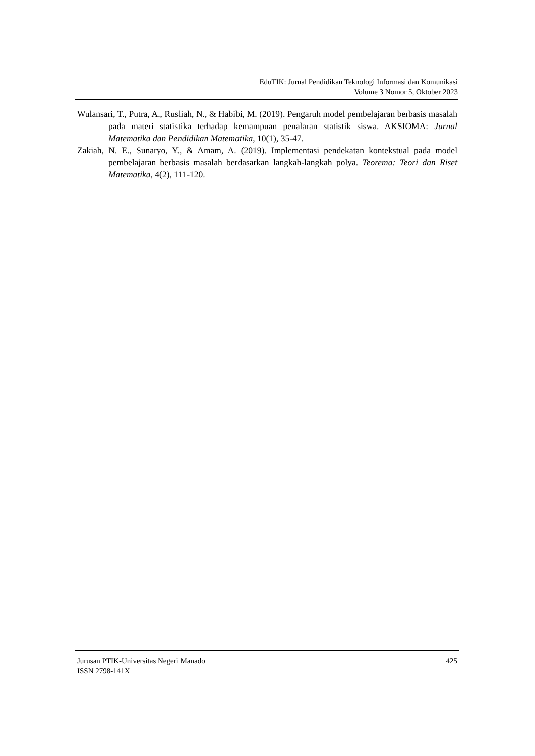EduTIK: Jurnal Pendidikan Teknologi Informasi dan Komunikasi
Volume 3 Nomor 5, Oktober 2023
Wulansari, T., Putra, A., Rusliah, N., & Habibi, M. (2019). Pengaruh model pembelajaran berbasis masalah pada materi statistika terhadap kemampuan penalaran statistik siswa. AKSIOMA: Jurnal Matematika dan Pendidikan Matematika, 10(1), 35-47.
Zakiah, N. E., Sunaryo, Y., & Amam, A. (2019). Implementasi pendekatan kontekstual pada model pembelajaran berbasis masalah berdasarkan langkah-langkah polya. Teorema: Teori dan Riset Matematika, 4(2), 111-120.
Jurusan PTIK-Universitas Negeri Manado 425
ISSN 2798-141X